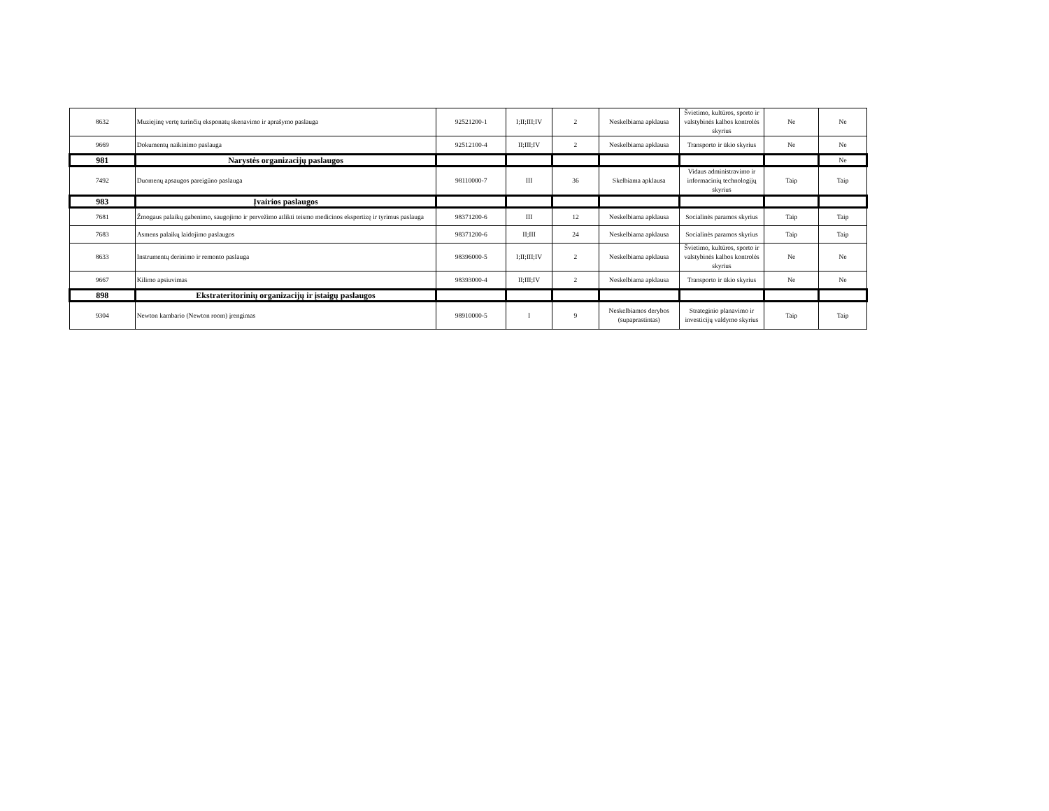| 8632 | Muziejinę vertę turinčių eksponatų skenavimo ir aprašymo paslauga | 92521200-1 | I;II;III;IV | 2 | Neskelbiama apklausa | Švietimo, kultūros, sporto ir valstybinės kalbos kontrolės skyrius | Ne | Ne |
| 9669 | Dokumentų naikinimo paslauga | 92512100-4 | II;III;IV | 2 | Neskelbiama apklausa | Transporto ir ūkio skyrius | Ne | Ne |
| 981 | Narystės organizacijų paslaugos | | | | | | | Ne |
| 7492 | Duomenų apsaugos pareigūno paslauga | 98110000-7 | III | 36 | Skelbiama apklausa | Vidaus administravimo ir informacinių technologijų skyrius | Taip | Taip |
| 983 | Įvairios paslaugos | | | | | | | |
| 7681 | Žmogaus palaikų gabenimo, saugojimo ir pervežimo atlikti teismo medicinos ekspertizę ir tyrimus paslauga | 98371200-6 | III | 12 | Neskelbiama apklausa | Socialinės paramos skyrius | Taip | Taip |
| 7683 | Asmens palaikų laidojimo paslaugos | 98371200-6 | II;III | 24 | Neskelbiama apklausa | Socialinės paramos skyrius | Taip | Taip |
| 8633 | Instrumentų derinimo ir remonto paslauga | 98396000-5 | I;II;III;IV | 2 | Neskelbiama apklausa | Švietimo, kultūros, sporto ir valstybinės kalbos kontrolės skyrius | Ne | Ne |
| 9667 | Kilimo apsiuvimas | 98393000-4 | II;III;IV | 2 | Neskelbiama apklausa | Transporto ir ūkio skyrius | Ne | Ne |
| 898 | Ekstrateritorinių organizacijų ir įstaigų paslaugos | | | | | | | |
| 9304 | Newton kambario (Newton room) įrengimas | 98910000-5 | I | 9 | Neskelbiamos derybos (supaprastintas) | Strateginio planavimo ir investicijų valdymo skyrius | Taip | Taip |